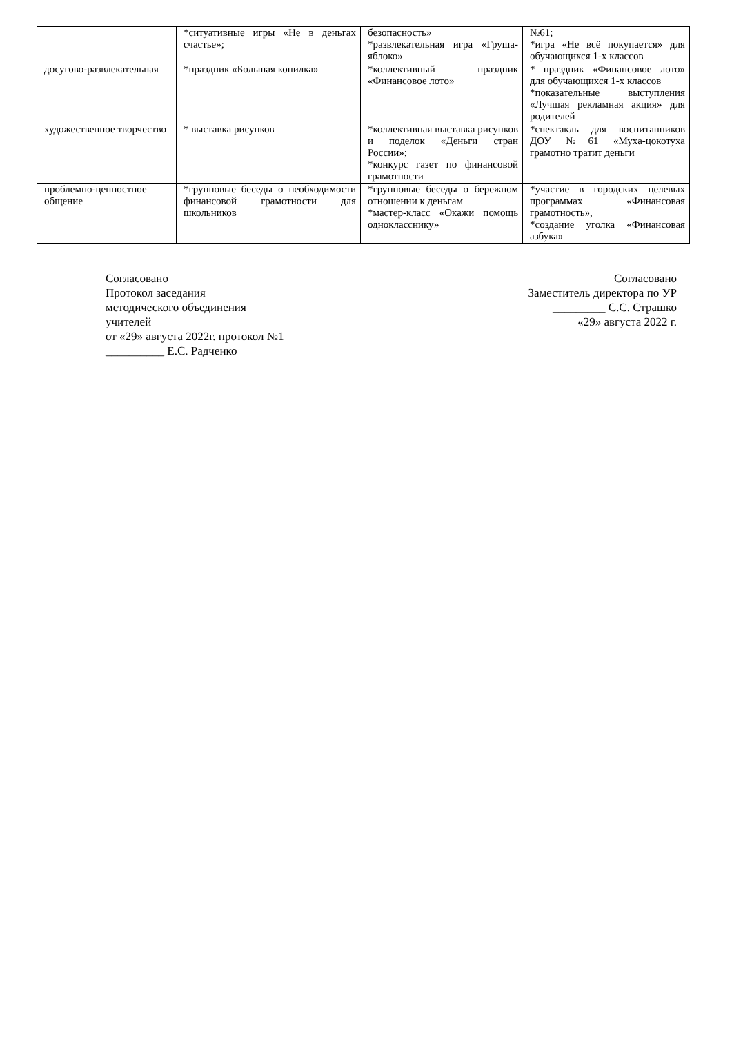| | *ситуативные игры «Не в деньгах счастье»; | безопасность» *развлекательная игра «Груша-яблоко» | №61; *игра «Не всё покупается» для обучающихся 1-х классов |
| досугово-развлекательная | *праздник «Большая копилка» | *коллективный праздник «Финансовое лото» | * праздник «Финансовое лото» для обучающихся 1-х классов *показательные выступления «Лучшая рекламная акция» для родителей |
| художественное творчество | * выставка рисунков | *коллективная выставка рисунков и поделок «Деньги стран России»; *конкурс газет по финансовой грамотности | *спектакль для воспитанников ДОУ №61 «Муха-цокотуха грамотно тратит деньги |
| проблемно-ценностное общение | *групповые беседы о необходимости финансовой грамотности для школьников | *групповые беседы о бережном отношении к деньгам *мастер-класс «Окажи помощь однокласснику» | *участие в городских целевых программах «Финансовая грамотность», *создание уголка «Финансовая азбука» |
Согласовано
Протокол заседания
методического объединения
учителей
от «29» августа 2022г. протокол №1
__________ Е.С. Радченко
Согласовано
Заместитель директора по УР
_________ С.С. Страшко
«29» августа 2022 г.